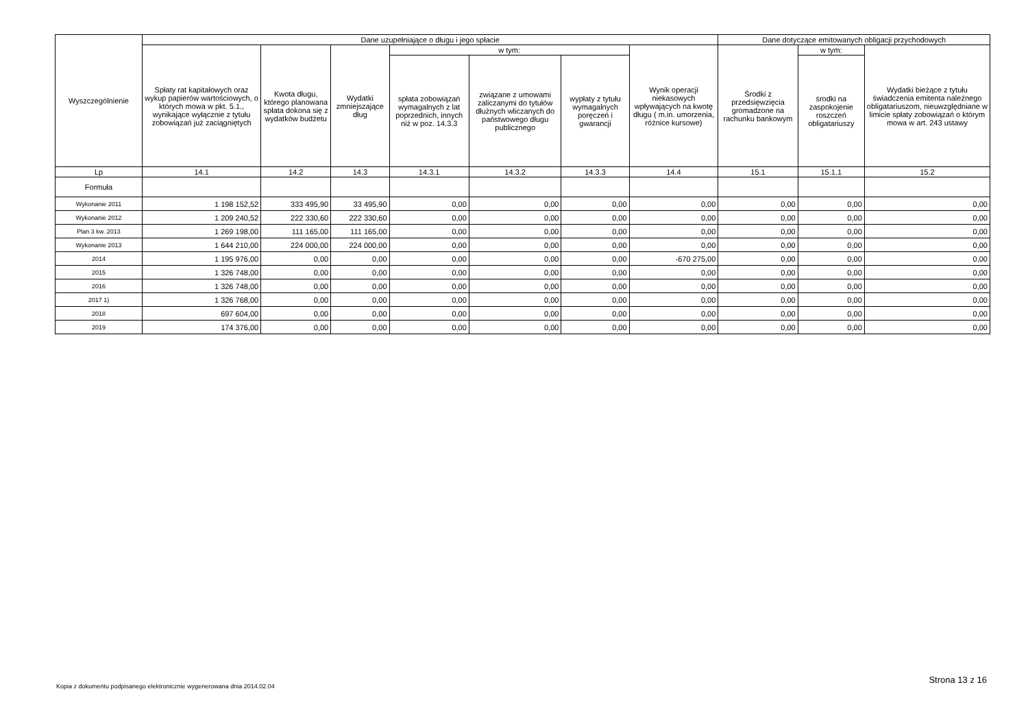| Wyszczególnienie | Dane uzupełniające o długu i jego spłacie | | | | | | | Dane dotyczące emitowanych obligacji przychodowych | | |
| --- | --- | --- | --- | --- | --- | --- | --- | --- | --- | --- |
| | Spłaty rat kapitałowych oraz wykup papierów wartościowych, o których mowa w pkt. 5.1., wynikające wyłącznie z tytułu zobowiązań już zaciągniętych | Kwota długu, którego planowana spłata dokona się z wydatków budżetu | Wydatki zmniejszające dług | w tym: | | | Wynik operacji niekasowych wpływających na kwotę długu ( m.in. umorzenia, różnice kursowe) | Środki z przedsięwzięcia gromadzone na rachunku bankowym | w tym: | Wydatki bieżące z tytułu świadczenia emitenta należnego obligatariuszom, nieuwzględniane w limicie spłaty zobowiązań o którym mowa w art. 243 ustawy |
| | | | | spłata zobowiązań wymagalnych z lat poprzednich, innych niż w poz. 14.3.3 | związane z umowami zaliczanymi do tytułów dłużnych wliczanych do państwowego długu publicznego | wypłaty z tytułu wymagalnych poręczeń i gwarancji | | | środki na zaspokojenie roszczeń obligatariuszy | |
| Lp | 14.1 | 14.2 | 14.3 | 14.3.1 | 14.3.2 | 14.3.3 | 14.4 | 15.1 | 15.1.1 | 15.2 |
| Formuła | | | | | | | | | | |
| Wykonanie 2011 | 1 198 152,52 | 333 495,90 | 33 495,90 | 0,00 | 0,00 | 0,00 | 0,00 | 0,00 | 0,00 | 0,00 |
| Wykonanie 2012 | 1 209 240,52 | 222 330,60 | 222 330,60 | 0,00 | 0,00 | 0,00 | 0,00 | 0,00 | 0,00 | 0,00 |
| Plan 3 kw. 2013 | 1 269 198,00 | 111 165,00 | 111 165,00 | 0,00 | 0,00 | 0,00 | 0,00 | 0,00 | 0,00 | 0,00 |
| Wykonanie 2013 | 1 644 210,00 | 224 000,00 | 224 000,00 | 0,00 | 0,00 | 0,00 | 0,00 | 0,00 | 0,00 | 0,00 |
| 2014 | 1 195 976,00 | 0,00 | 0,00 | 0,00 | 0,00 | 0,00 | -670 275,00 | 0,00 | 0,00 | 0,00 |
| 2015 | 1 326 748,00 | 0,00 | 0,00 | 0,00 | 0,00 | 0,00 | 0,00 | 0,00 | 0,00 | 0,00 |
| 2016 | 1 326 748,00 | 0,00 | 0,00 | 0,00 | 0,00 | 0,00 | 0,00 | 0,00 | 0,00 | 0,00 |
| 2017 1) | 1 326 768,00 | 0,00 | 0,00 | 0,00 | 0,00 | 0,00 | 0,00 | 0,00 | 0,00 | 0,00 |
| 2018 | 697 604,00 | 0,00 | 0,00 | 0,00 | 0,00 | 0,00 | 0,00 | 0,00 | 0,00 | 0,00 |
| 2019 | 174 376,00 | 0,00 | 0,00 | 0,00 | 0,00 | 0,00 | 0,00 | 0,00 | 0,00 | 0,00 |
Kopia z dokumentu podpisanego elektronicznie wygenerowana dnia 2014.02.04
Strona 13 z 16